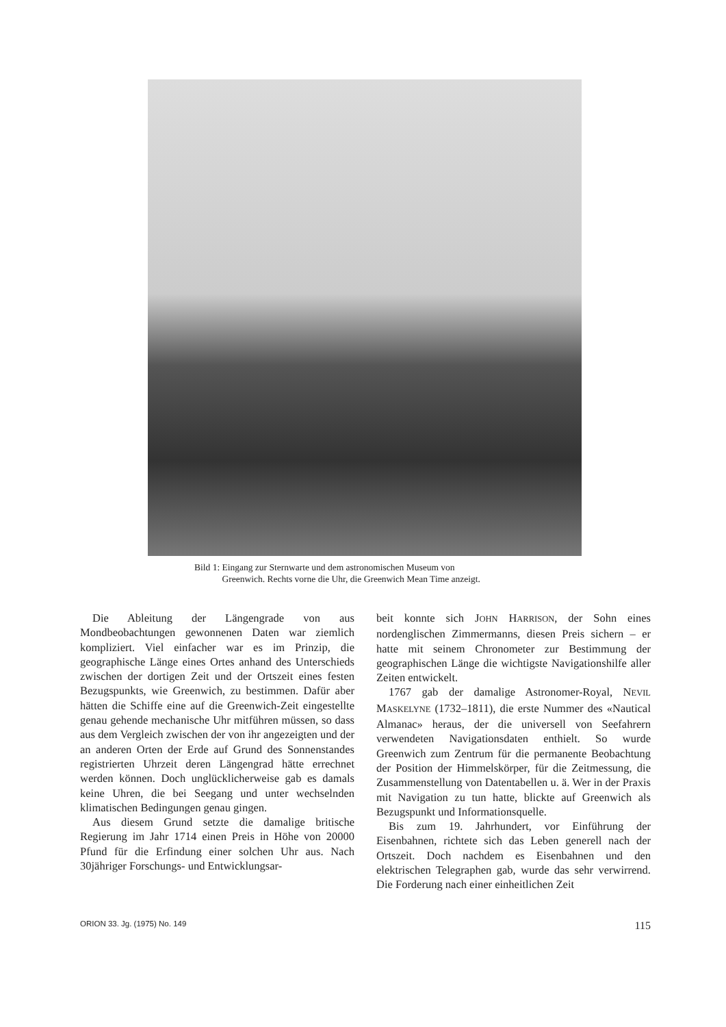Bild 1: Eingang zur Sternwarte und dem astronomischen Museum von
Greenwich. Rechts vorne die Uhr, die Greenwich Mean Time anzeigt.
Die Ableitung der Längengrade von aus Mondbeobachtungen gewonnenen Daten war ziemlich kompliziert. Viel einfacher war es im Prinzip, die geographische Länge eines Ortes anhand des Unterschieds zwischen der dortigen Zeit und der Ortszeit eines festen Bezugspunkts, wie Greenwich, zu bestimmen. Dafür aber hätten die Schiffe eine auf die Greenwich-Zeit eingestellte genau gehende mechanische Uhr mitführen müssen, so dass aus dem Vergleich zwischen der von ihr angezeigten und der an anderen Orten der Erde auf Grund des Sonnenstandes registrierten Uhrzeit deren Längengrad hätte errechnet werden können. Doch unglücklicherweise gab es damals keine Uhren, die bei Seegang und unter wechselnden klimatischen Bedingungen genau gingen.
Aus diesem Grund setzte die damalige britische Regierung im Jahr 1714 einen Preis in Höhe von 20000 Pfund für die Erfindung einer solchen Uhr aus. Nach 30jähriger Forschungs- und Entwicklungsar-
beit konnte sich JOHN HARRISON, der Sohn eines nordenglischen Zimmermanns, diesen Preis sichern – er hatte mit seinem Chronometer zur Bestimmung der geographischen Länge die wichtigste Navigationshilfe aller Zeiten entwickelt.
1767 gab der damalige Astronomer-Royal, NEVIL MASKELYNE (1732–1811), die erste Nummer des «Nautical Almanac» heraus, der die universell von Seefahrern verwendeten Navigationsdaten enthielt. So wurde Greenwich zum Zentrum für die permanente Beobachtung der Position der Himmelskörper, für die Zeitmessung, die Zusammenstellung von Datentabellen u. ä. Wer in der Praxis mit Navigation zu tun hatte, blickte auf Greenwich als Bezugspunkt und Informationsquelle.
Bis zum 19. Jahrhundert, vor Einführung der Eisenbahnen, richtete sich das Leben generell nach der Ortszeit. Doch nachdem es Eisenbahnen und den elektrischen Telegraphen gab, wurde das sehr verwirrend. Die Forderung nach einer einheitlichen Zeit
ORION 33. Jg. (1975) No. 149 115